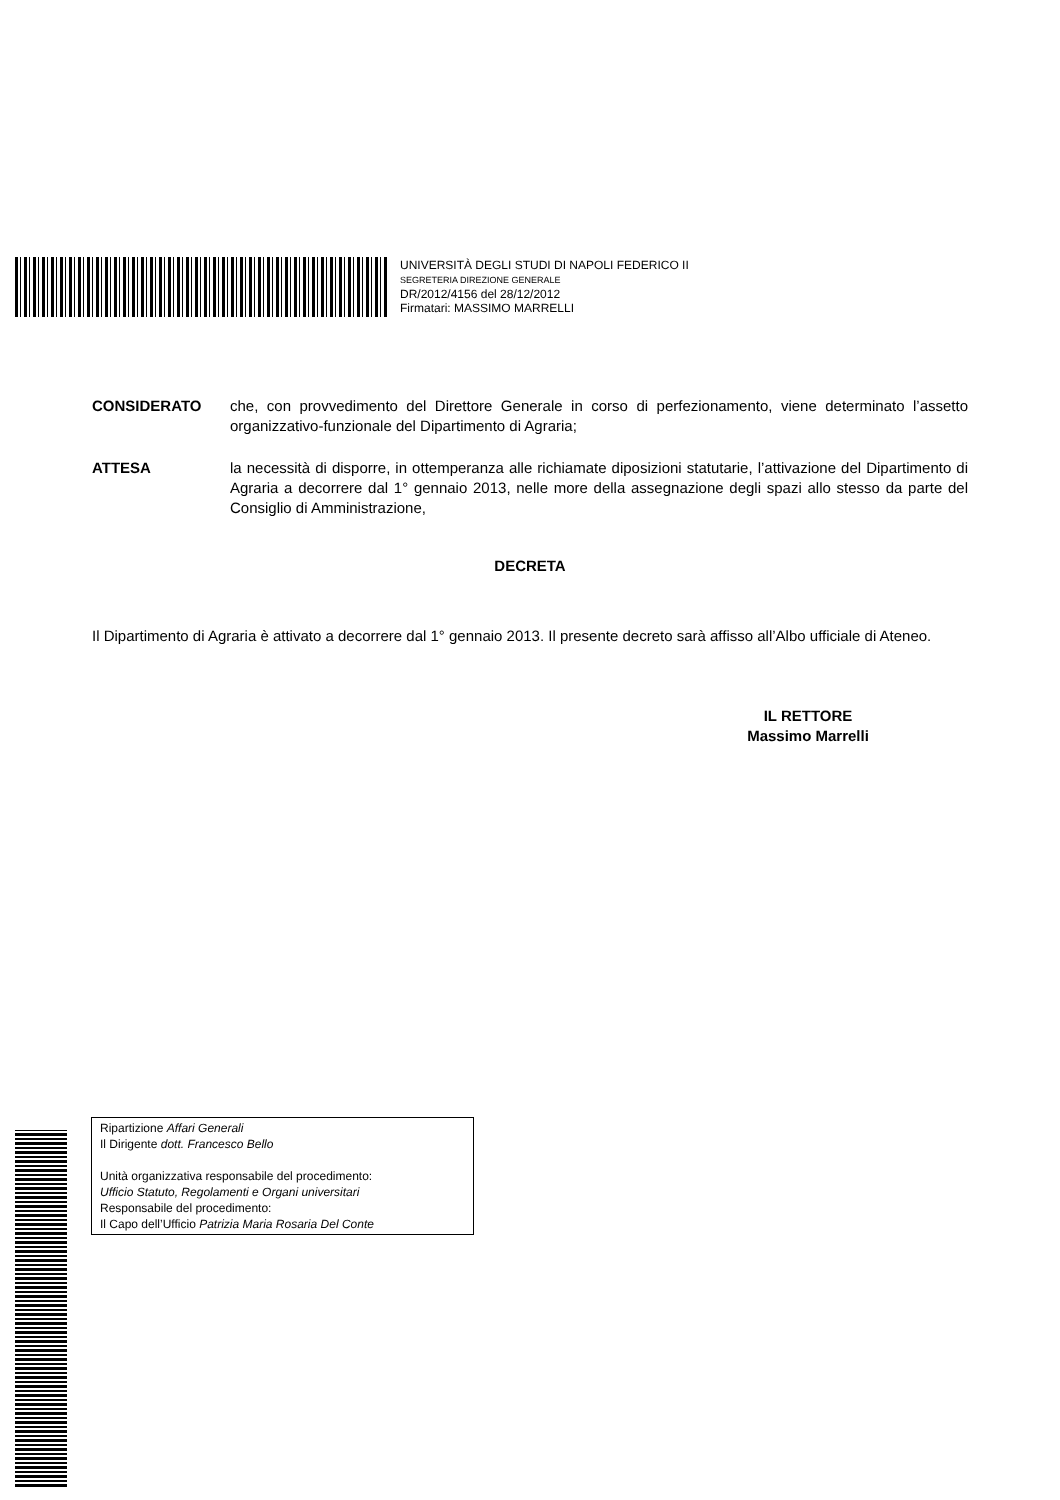UNIVERSITÀ DEGLI STUDI DI NAPOLI FEDERICO II
SEGRETERIA DIREZIONE GENERALE
DR/2012/4156 del 28/12/2012
Firmatari: MASSIMO MARRELLI
CONSIDERATO che, con provvedimento del Direttore Generale in corso di perfezionamento, viene determinato l’assetto organizzativo-funzionale del Dipartimento di Agraria;
ATTESA la necessità di disporre, in ottemperanza alle richiamate diposizioni statutarie, l’attivazione del Dipartimento di Agraria a decorrere dal 1° gennaio 2013, nelle more della assegnazione degli spazi allo stesso da parte del Consiglio di Amministrazione,
DECRETA
Il Dipartimento di Agraria è attivato a decorrere dal 1° gennaio 2013. Il presente decreto sarà affisso all’Albo ufficiale di Ateneo.
IL RETTORE
Massimo Marrelli
Ripartizione Affari Generali
Il Dirigente dott. Francesco Bello
Unità organizzativa responsabile del procedimento:
Ufficio Statuto, Regolamenti e Organi universitari
Responsabile del procedimento:
Il Capo dell’Ufficio Patrizia Maria Rosaria Del Conte